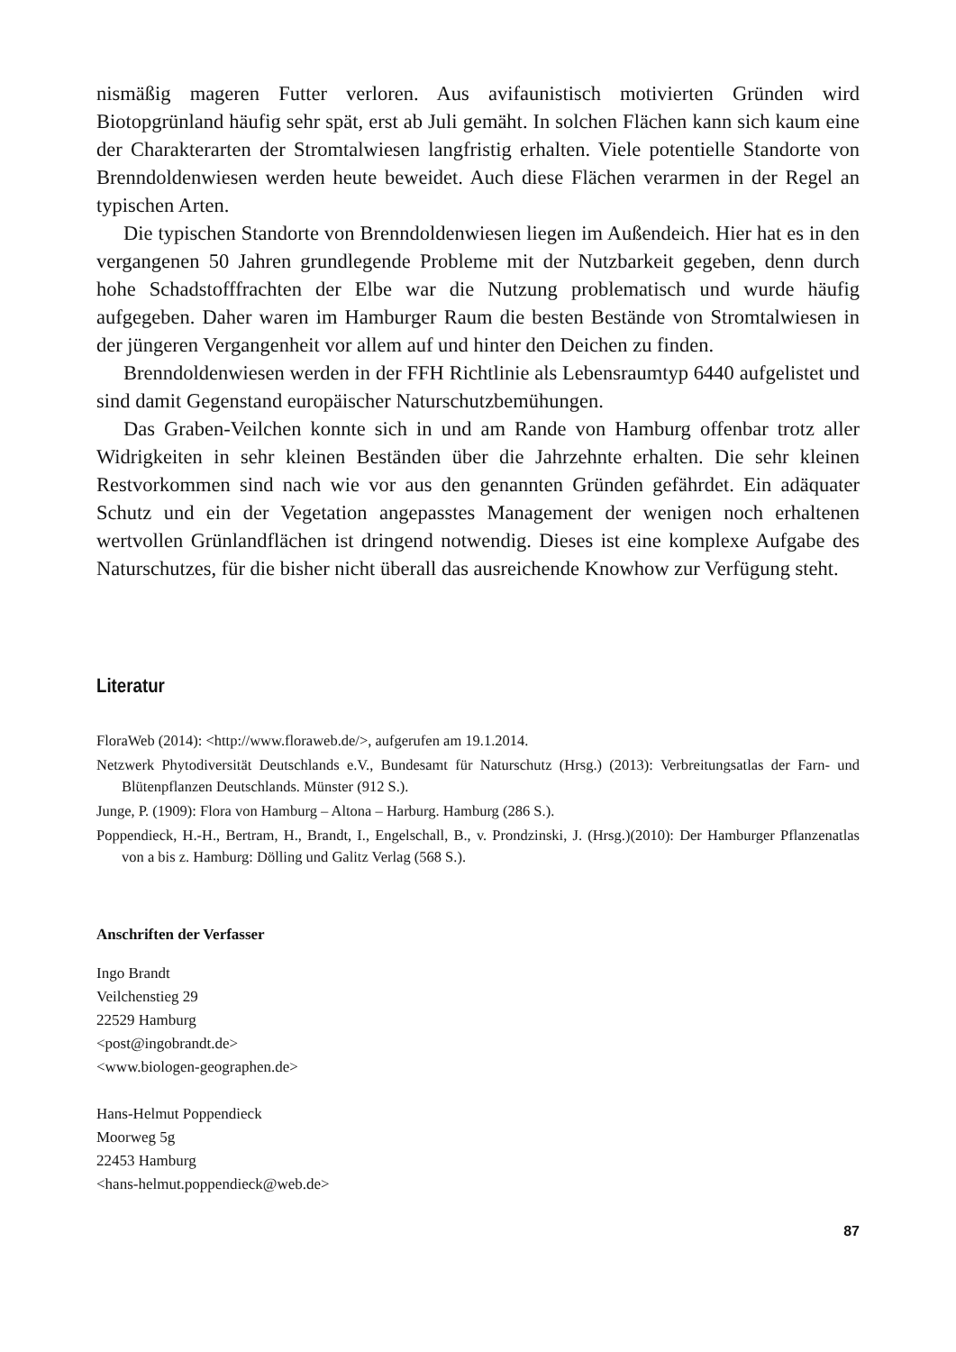nismäßig mageren Futter verloren. Aus avifaunistisch motivierten Gründen wird Biotopgrünland häufig sehr spät, erst ab Juli gemäht. In solchen Flächen kann sich kaum eine der Charakterarten der Stromtalwiesen langfristig erhalten. Viele potentielle Standorte von Brenndoldenwiesen werden heute beweidet. Auch diese Flächen verarmen in der Regel an typischen Arten.
Die typischen Standorte von Brenndoldenwiesen liegen im Außendeich. Hier hat es in den vergangenen 50 Jahren grundlegende Probleme mit der Nutzbarkeit gegeben, denn durch hohe Schadstofffrachten der Elbe war die Nutzung problematisch und wurde häufig aufgegeben. Daher waren im Hamburger Raum die besten Bestände von Stromtalwiesen in der jüngeren Vergangenheit vor allem auf und hinter den Deichen zu finden.
Brenndoldenwiesen werden in der FFH Richtlinie als Lebensraumtyp 6440 aufgelistet und sind damit Gegenstand europäischer Naturschutzbemühungen.
Das Graben-Veilchen konnte sich in und am Rande von Hamburg offenbar trotz aller Widrigkeiten in sehr kleinen Beständen über die Jahrzehnte erhalten. Die sehr kleinen Restvorkommen sind nach wie vor aus den genannten Gründen gefährdet. Ein adäquater Schutz und ein der Vegetation angepasstes Management der wenigen noch erhaltenen wertvollen Grünlandflächen ist dringend notwendig. Dieses ist eine komplexe Aufgabe des Naturschutzes, für die bisher nicht überall das ausreichende Knowhow zur Verfügung steht.
Literatur
FloraWeb (2014): <http://www.floraweb.de/>, aufgerufen am 19.1.2014.
Netzwerk Phytodiversität Deutschlands e.V., Bundesamt für Naturschutz (Hrsg.) (2013): Verbreitungsatlas der Farn- und Blütenpflanzen Deutschlands. Münster (912 S.).
Junge, P. (1909): Flora von Hamburg – Altona – Harburg. Hamburg (286 S.).
Poppendieck, H.-H., Bertram, H., Brandt, I., Engelschall, B., v. Prondzinski, J. (Hrsg.)(2010): Der Hamburger Pflanzenatlas von a bis z. Hamburg: Dölling und Galitz Verlag (568 S.).
Anschriften der Verfasser
Ingo Brandt
Veilchenstieg 29
22529 Hamburg
<post@ingobrandt.de>
<www.biologen-geographen.de>
Hans-Helmut Poppendieck
Moorweg 5g
22453 Hamburg
<hans-helmut.poppendieck@web.de>
87